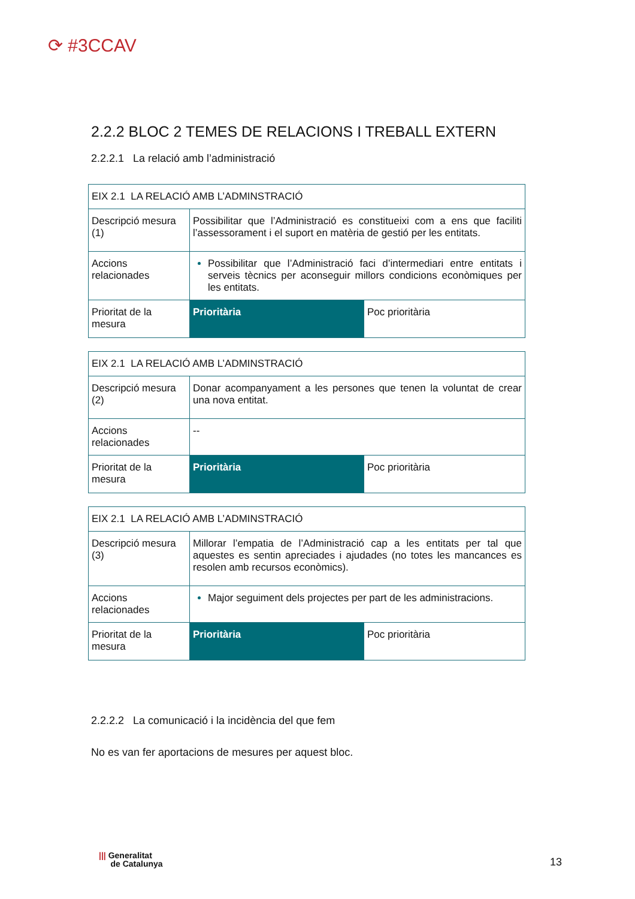⟳ #3CCAV
2.2.2 BLOC 2 TEMES DE RELACIONS I TREBALL EXTERN
2.2.2.1 La relació amb l’administració
| EIX 2.1 LA RELACIÓ AMB L’ADMINSTRACIÓ | | |
| Descripció mesura (1) | Possibilitar que l’Administració es constitueixi com a ens que faciliti l’assessorament i el suport en matèria de gestió per les entitats. | |
| Accions relacionades | Possibilitar que l’Administració faci d’intermediari entre entitats i serveis tècnics per aconseguir millors condicions econòmiques per les entitats. | |
| Prioritat de la mesura | Prioritària | Poc prioritària |
| EIX 2.1 LA RELACIÓ AMB L’ADMINSTRACIÓ | | |
| Descripció mesura (2) | Donar acompanyament a les persones que tenen la voluntat de crear una nova entitat. | |
| Accions relacionades | -- | |
| Prioritat de la mesura | Prioritària | Poc prioritària |
| EIX 2.1 LA RELACIÓ AMB L’ADMINSTRACIÓ | | |
| Descripció mesura (3) | Millorar l’empatia de l’Administració cap a les entitats per tal que aquestes es sentin apreciades i ajudades (no totes les mancances es resolen amb recursos econòmics). | |
| Accions relacionades | Major seguiment dels projectes per part de les administracions. | |
| Prioritat de la mesura | Prioritària | Poc prioritària |
2.2.2.2 La comunicació i la incidència del que fem
No es van fer aportacions de mesures per aquest bloc.
||| Generalitat
de Catalunya
13